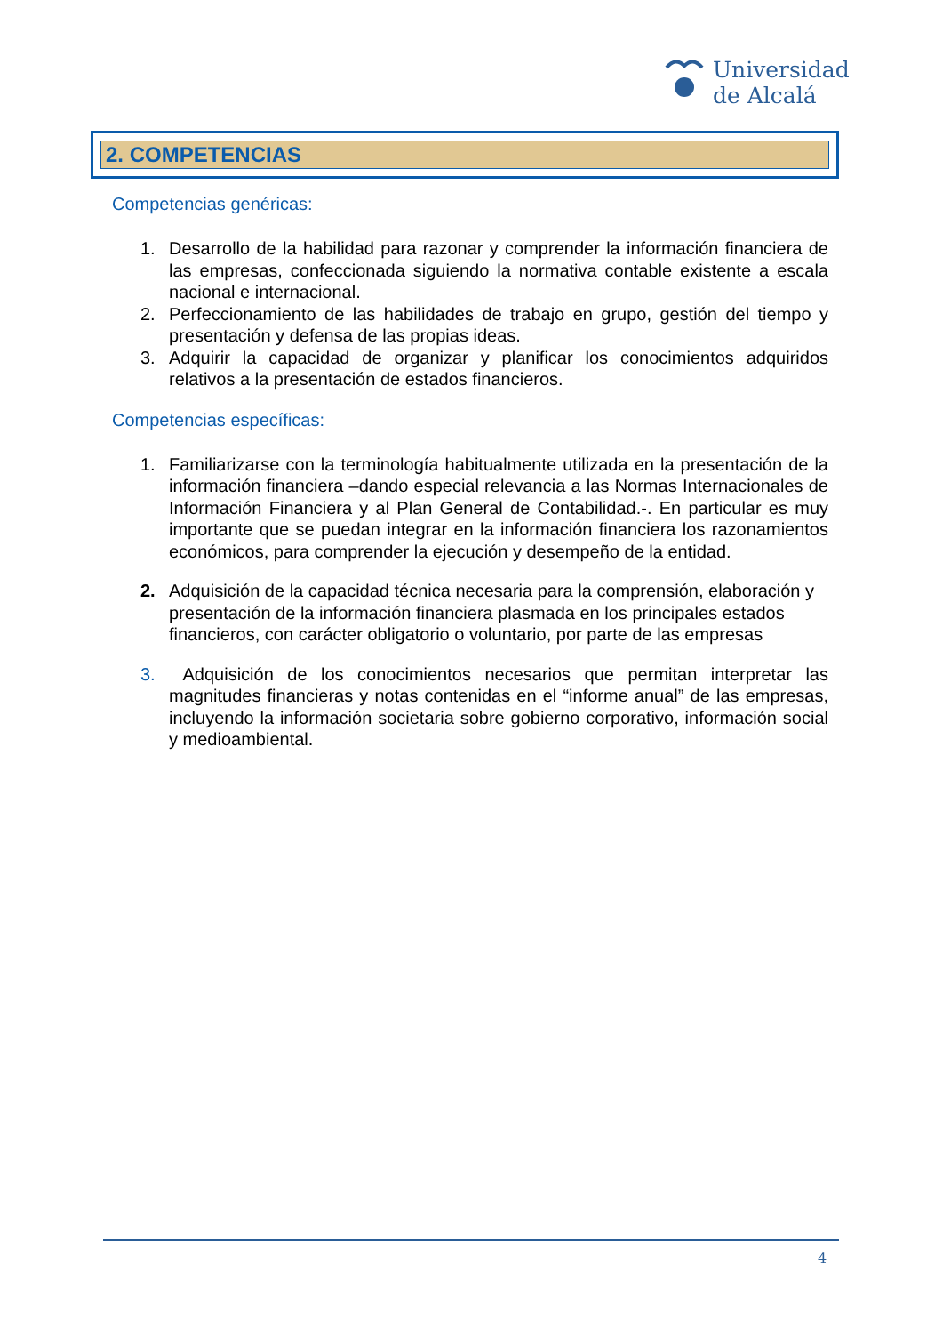Universidad
de Alcalá
2. COMPETENCIAS
Competencias genéricas:
1. Desarrollo de la habilidad para razonar y comprender la información financiera de las empresas, confeccionada siguiendo la normativa contable existente a escala nacional e internacional.
2. Perfeccionamiento de las habilidades de trabajo en grupo, gestión del tiempo y presentación y defensa de las propias ideas.
3. Adquirir la capacidad de organizar y planificar los conocimientos adquiridos relativos a la presentación de estados financieros.
Competencias específicas:
1. Familiarizarse con la terminología habitualmente utilizada en la presentación de la información financiera –dando especial relevancia a las Normas Internacionales de Información Financiera y al Plan General de Contabilidad.-. En particular es muy importante que se puedan integrar en la información financiera los razonamientos económicos, para comprender la ejecución y desempeño de la entidad.
2. Adquisición de la capacidad técnica necesaria para la comprensión, elaboración y presentación de la información financiera plasmada en los principales estados financieros, con carácter obligatorio o voluntario, por parte de las empresas
3. Adquisición de los conocimientos necesarios que permitan interpretar las magnitudes financieras y notas contenidas en el “informe anual” de las empresas, incluyendo la información societaria sobre gobierno corporativo, información social y medioambiental.
4